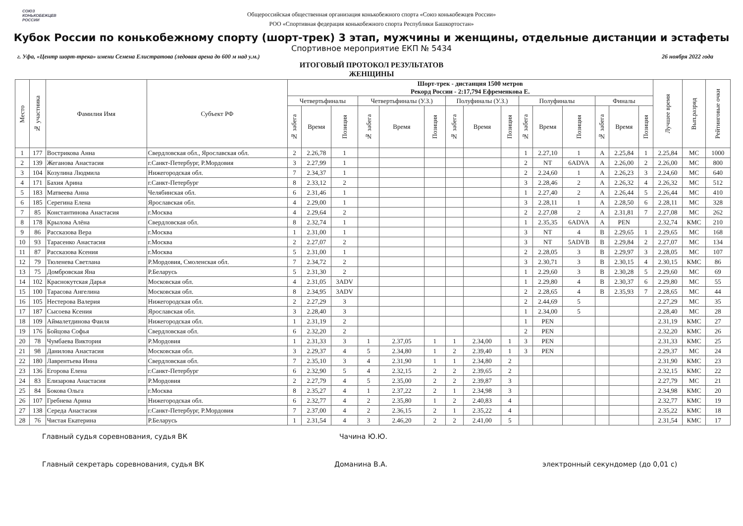СОЮЗ
КОНЬКОБЕЖЦЕВ
РОССИИ
Общероссийская общественная организация конькобежного спорта «Союз конькобежцев России»
РОО «Спортивная федерация конькобежного спорта Республики Башкортостан»
Кубок России по конькобежному спорту (шорт-трек) 3 этап, мужчины и женщины, отдельные дистанции и эстафеты
Спортивное мероприятие ЕКП № 5434
г. Уфа, «Центр шорт-трека» имени Семена Елистратова (ледовая арена до 600 м над у.м.) 26 ноября 2022 года
ИТОГОВЫЙ ПРОТОКОЛ РЕЗУЛЬТАТОВ
ЖЕНЩИНЫ
| Место | № участника | Фамилия Имя | Субъект РФ | Шорт-трек - дистанция 1500 метров Рекорд России - 2:17,794 Ефременкова Е. | | | | | | | | | | | | | | | Лучшее время | Вып.разряд | Рейтинговые очки |
| --- | --- | --- | --- | --- | --- | --- | --- | --- | --- | --- | --- | --- | --- | --- | --- | --- | --- | --- | --- | --- | --- |
| | | | | Четвертьфиналы | | | Четвертьфиналы (У.З.) | | | Полуфиналы (У.З.) | | | Полуфиналы | | | Финалы | | | | | |
| | | | | № забега | Время | Позиция | № забега | Время | Позиция | № забега | Время | Позиция | № забега | Время | Позиция | № забега | Время | Позиция | | | |
| 1 | 177 | Вострикова Анна | Свердловская обл., Ярославская обл. | 2 | 2.26,78 | 1 | | | | | | | 1 | 2.27,10 | 1 | A | 2.25,84 | 1 | 2.25,84 | МС | 1000 |
| 2 | 139 | Жеганова Анастасия | г.Санкт-Петербург, Р.Мордовия | 3 | 2.27,99 | 1 | | | | | | | 2 | NT | 6ADVA | A | 2.26,00 | 2 | 2.26,00 | МС | 800 |
| 3 | 104 | Козулина Людмила | Нижегородская обл. | 7 | 2.34,37 | 1 | | | | | | | 2 | 2.24,60 | 1 | A | 2.26,23 | 3 | 2.24,60 | МС | 640 |
| 4 | 171 | Бахия Арина | г.Санкт-Петербург | 8 | 2.33,12 | 2 | | | | | | | 3 | 2.28,46 | 2 | A | 2.26,32 | 4 | 2.26,32 | МС | 512 |
| 5 | 183 | Матвеева Анна | Челябинская обл. | 6 | 2.31,46 | 1 | | | | | | | 1 | 2.27,40 | 2 | A | 2.26,44 | 5 | 2.26,44 | МС | 410 |
| 6 | 185 | Серегина Елена | Ярославская обл. | 4 | 2.29,00 | 1 | | | | | | | 3 | 2.28,11 | 1 | A | 2.28,50 | 6 | 2.28,11 | МС | 328 |
| 7 | 85 | Константинова Анастасия | г.Москва | 4 | 2.29,64 | 2 | | | | | | | 2 | 2.27,08 | 2 | A | 2.31,81 | 7 | 2.27,08 | МС | 262 |
| 8 | 178 | Крылова Алёна | Свердловская обл. | 8 | 2.32,74 | 1 | | | | | | | 1 | 2.35,35 | 6ADVA | A | PEN | | 2.32,74 | КМС | 210 |
| 9 | 86 | Рассказова Вера | г.Москва | 1 | 2.31,00 | 1 | | | | | | | 3 | NT | 4 | B | 2.29,65 | 1 | 2.29,65 | МС | 168 |
| 10 | 93 | Тарасенко Анастасия | г.Москва | 2 | 2.27,07 | 2 | | | | | | | 3 | NT | 5ADVB | B | 2.29,84 | 2 | 2.27,07 | МС | 134 |
| 11 | 87 | Рассказова Ксения | г.Москва | 5 | 2.31,00 | 1 | | | | | | | 2 | 2.28,05 | 3 | B | 2.29,97 | 3 | 2.28,05 | МС | 107 |
| 12 | 79 | Тюленева Светлана | Р.Мордовия, Смоленская обл. | 7 | 2.34,72 | 2 | | | | | | | 3 | 2.30,71 | 3 | B | 2.30,15 | 4 | 2.30,15 | КМС | 86 |
| 13 | 75 | Домбровская Яна | Р.Беларусь | 5 | 2.31,30 | 2 | | | | | | | 1 | 2.29,60 | 3 | B | 2.30,28 | 5 | 2.29,60 | МС | 69 |
| 14 | 102 | Краснокутская Дарья | Московская обл. | 4 | 2.31,05 | 3ADV | | | | | | | 1 | 2.29,80 | 4 | B | 2.30,37 | 6 | 2.29,80 | МС | 55 |
| 15 | 100 | Тарасова Ангелина | Московская обл. | 8 | 2.34,95 | 3ADV | | | | | | | 2 | 2.28,65 | 4 | B | 2.35,93 | 7 | 2.28,65 | МС | 44 |
| 16 | 105 | Нестерова Валерия | Нижегородская обл. | 2 | 2.27,29 | 3 | | | | | | | 2 | 2.44,69 | 5 | | | | 2.27,29 | МС | 35 |
| 17 | 187 | Сысоева Ксения | Ярославская обл. | 3 | 2.28,40 | 3 | | | | | | | 1 | 2.34,00 | 5 | | | | 2.28,40 | МС | 28 |
| 18 | 109 | Аймалетдинова Фаиля | Нижегородская обл. | 1 | 2.31,19 | 2 | | | | | | | 1 | PEN | | | | | 2.31,19 | КМС | 27 |
| 19 | 176 | Бойцова Софья | Свердловская обл. | 6 | 2.32,20 | 2 | | | | | | | 2 | PEN | | | | | 2.32,20 | КМС | 26 |
| 20 | 78 | Чумбаева Виктория | Р.Мордовия | 1 | 2.31,33 | 3 | 1 | 2.37,05 | 1 | 1 | 2.34,00 | 1 | 3 | PEN | | | | | 2.31,33 | КМС | 25 |
| 21 | 98 | Данилова Анастасия | Московская обл. | 3 | 2.29,37 | 4 | 5 | 2.34,80 | 1 | 2 | 2.39,40 | 1 | 3 | PEN | | | | | 2.29,37 | МС | 24 |
| 22 | 180 | Лаврентьева Инна | Свердловская обл. | 7 | 2.35,10 | 3 | 4 | 2.31,90 | 1 | 1 | 2.34,80 | 2 | | | | | | | 2.31,90 | КМС | 23 |
| 23 | 136 | Егорова Елена | г.Санкт-Петербург | 6 | 2.32,90 | 5 | 4 | 2.32,15 | 2 | 2 | 2.39,65 | 2 | | | | | | | 2.32,15 | КМС | 22 |
| 24 | 83 | Елизарова Анастасия | Р.Мордовия | 2 | 2.27,79 | 4 | 5 | 2.35,00 | 2 | 2 | 2.39,87 | 3 | | | | | | | 2.27,79 | МС | 21 |
| 25 | 84 | Бокова Ольга | г.Москва | 8 | 2.35,27 | 4 | 1 | 2.37,22 | 2 | 1 | 2.34,98 | 3 | | | | | | | 2.34,98 | КМС | 20 |
| 26 | 107 | Гребнева Арина | Нижегородская обл. | 6 | 2.32,77 | 4 | 2 | 2.35,80 | 1 | 2 | 2.40,83 | 4 | | | | | | | 2.32,77 | КМС | 19 |
| 27 | 138 | Середа Анастасия | г.Санкт-Петербург, Р.Мордовия | 7 | 2.37,00 | 4 | 2 | 2.36,15 | 2 | 1 | 2.35,22 | 4 | | | | | | | 2.35,22 | КМС | 18 |
| 28 | 76 | Чистая Екатерина | Р.Беларусь | 1 | 2.31,54 | 4 | 3 | 2.46,20 | 2 | 2 | 2.41,00 | 5 | | | | | | | 2.31,54 | КМС | 17 |
Главный судья соревнования, судья ВК Чачина Ю.Ю.
Главный секретарь соревнования, судья ВК Доманина В.А. электронный секундомер (до 0,01 с)